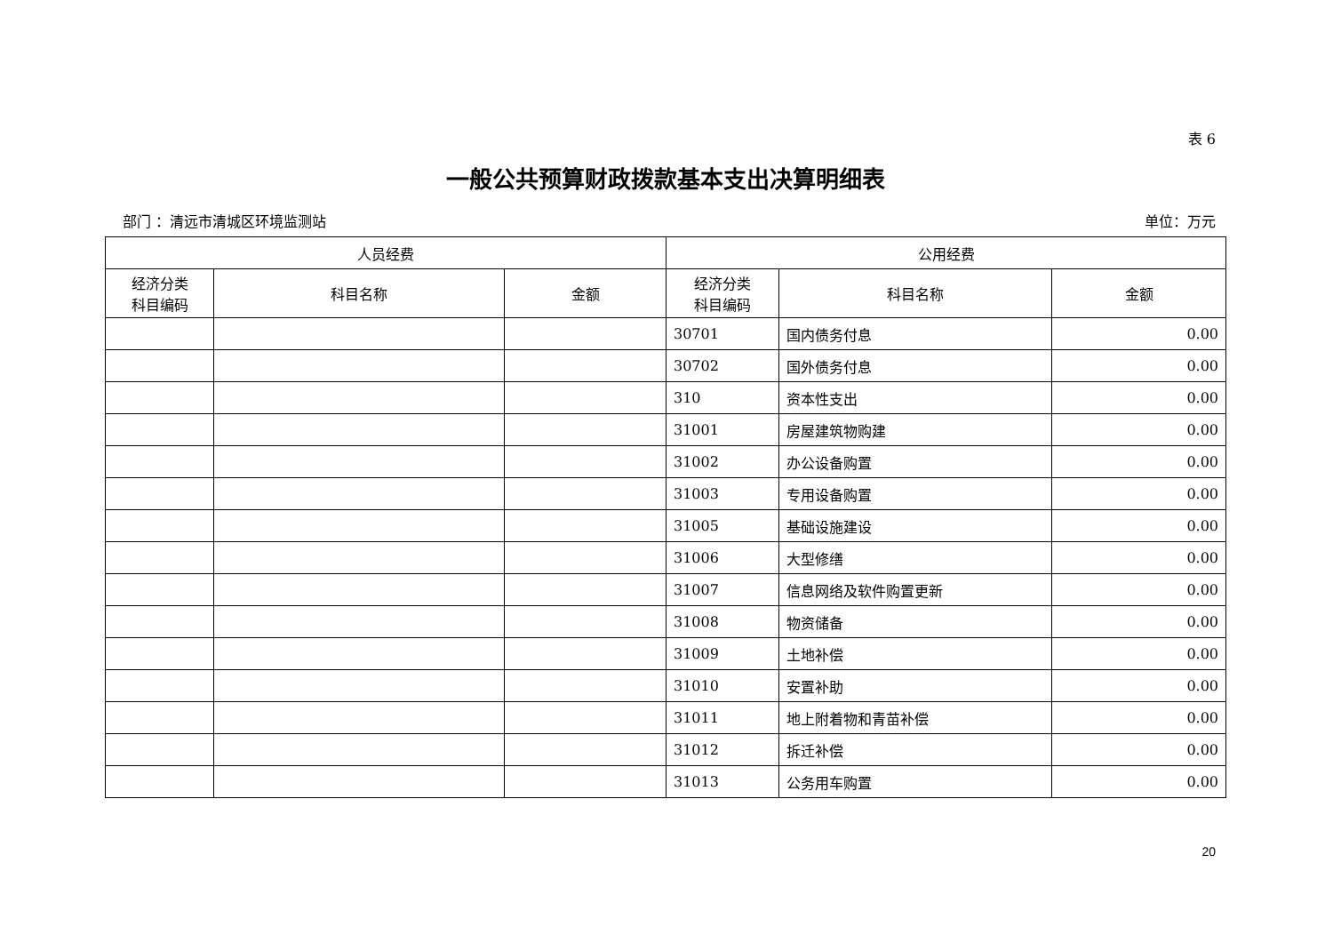表 6
一般公共预算财政拨款基本支出决算明细表
部门 ：清远市清城区环境监测站 单位：万元
| 人员经费 | | | 公用经费 | | |
| --- | --- | --- | --- | --- | --- |
| 经济分类 科目编码 | 科目名称 | 金额 | 经济分类 科目编码 | 科目名称 | 金额 |
| | | | 30701 | 国内债务付息 | 0.00 |
| | | | 30702 | 国外债务付息 | 0.00 |
| | | | 310 | 资本性支出 | 0.00 |
| | | | 31001 | 房屋建筑物购建 | 0.00 |
| | | | 31002 | 办公设备购置 | 0.00 |
| | | | 31003 | 专用设备购置 | 0.00 |
| | | | 31005 | 基础设施建设 | 0.00 |
| | | | 31006 | 大型修缮 | 0.00 |
| | | | 31007 | 信息网络及软件购置更新 | 0.00 |
| | | | 31008 | 物资储备 | 0.00 |
| | | | 31009 | 土地补偿 | 0.00 |
| | | | 31010 | 安置补助 | 0.00 |
| | | | 31011 | 地上附着物和青苗补偿 | 0.00 |
| | | | 31012 | 拆迁补偿 | 0.00 |
| | | | 31013 | 公务用车购置 | 0.00 |
20